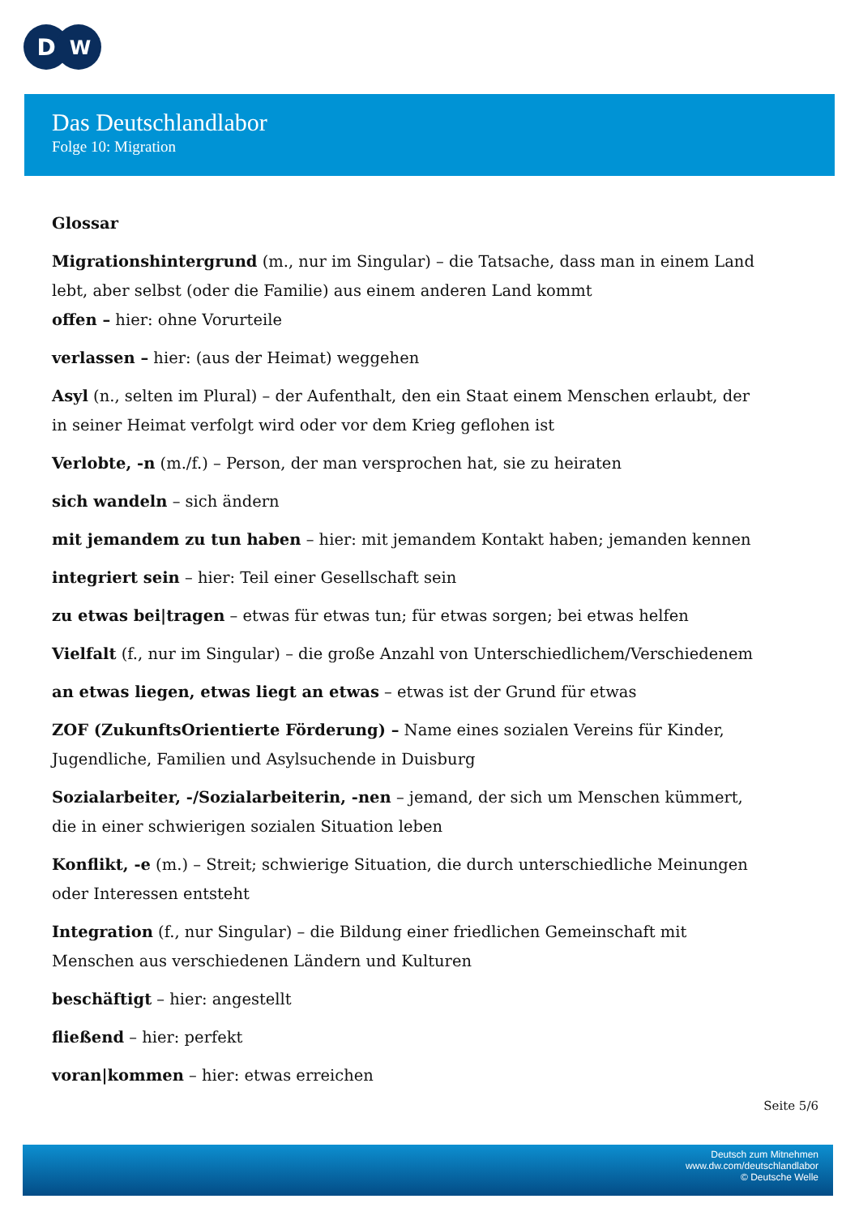D
W
Das Deutschlandlabor
Folge 10: Migration
Glossar
Migrationshintergrund (m., nur im Singular) – die Tatsache, dass man in einem Land lebt, aber selbst (oder die Familie) aus einem anderen Land kommt
offen – hier: ohne Vorurteile
verlassen – hier: (aus der Heimat) weggehen
Asyl (n., selten im Plural) – der Aufenthalt, den ein Staat einem Menschen erlaubt, der in seiner Heimat verfolgt wird oder vor dem Krieg geflohen ist
Verlobte, -n (m./f.) – Person, der man versprochen hat, sie zu heiraten
sich wandeln – sich ändern
mit jemandem zu tun haben – hier: mit jemandem Kontakt haben; jemanden kennen
integriert sein – hier: Teil einer Gesellschaft sein
zu etwas bei|tragen – etwas für etwas tun; für etwas sorgen; bei etwas helfen
Vielfalt (f., nur im Singular) – die große Anzahl von Unterschiedlichem/Verschiedenem
an etwas liegen, etwas liegt an etwas – etwas ist der Grund für etwas
ZOF (ZukunftsOrientierte Förderung) – Name eines sozialen Vereins für Kinder, Jugendliche, Familien und Asylsuchende in Duisburg
Sozialarbeiter, -/Sozialarbeiterin, -nen – jemand, der sich um Menschen kümmert, die in einer schwierigen sozialen Situation leben
Konflikt, -e (m.) – Streit; schwierige Situation, die durch unterschiedliche Meinungen oder Interessen entsteht
Integration (f., nur Singular) – die Bildung einer friedlichen Gemeinschaft mit Menschen aus verschiedenen Ländern und Kulturen
beschäftigt – hier: angestellt
fließend – hier: perfekt
voran|kommen – hier: etwas erreichen
Seite 5/6
Deutsch zum Mitnehmen
www.dw.com/deutschlandlabor
© Deutsche Welle